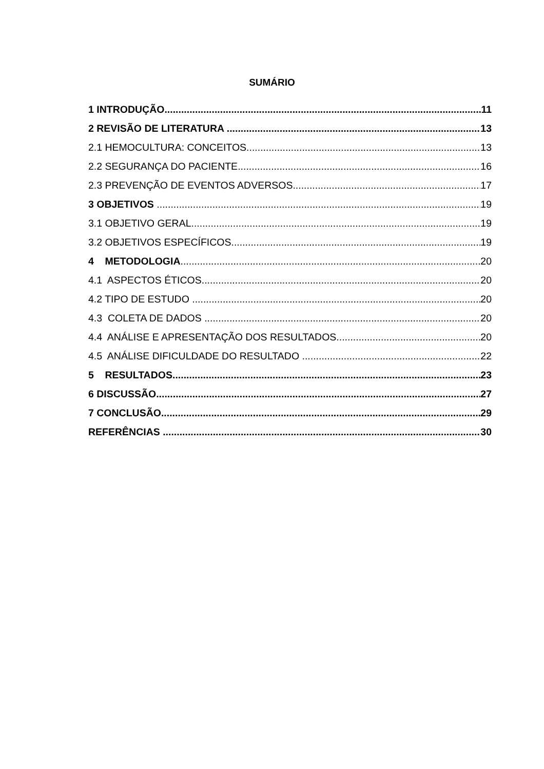SUMÁRIO
1 INTRODUÇÃO 11
2 REVISÃO DE LITERATURA 13
2.1 HEMOCULTURA: CONCEITOS 13
2.2 SEGURANÇA DO PACIENTE 16
2.3 PREVENÇÃO DE EVENTOS ADVERSOS 17
3 OBJETIVOS 19
3.1 OBJETIVO GERAL 19
3.2 OBJETIVOS ESPECÍFICOS 19
4 METODOLOGIA 20
4.1 ASPECTOS ÉTICOS 20
4.2 TIPO DE ESTUDO 20
4.3 COLETA DE DADOS 20
4.4 ANÁLISE E APRESENTAÇÃO DOS RESULTADOS 20
4.5 ANÁLISE DIFICULDADE DO RESULTADO 22
5 RESULTADOS 23
6 DISCUSSÃO 27
7 CONCLUSÃO 29
REFERÊNCIAS 30